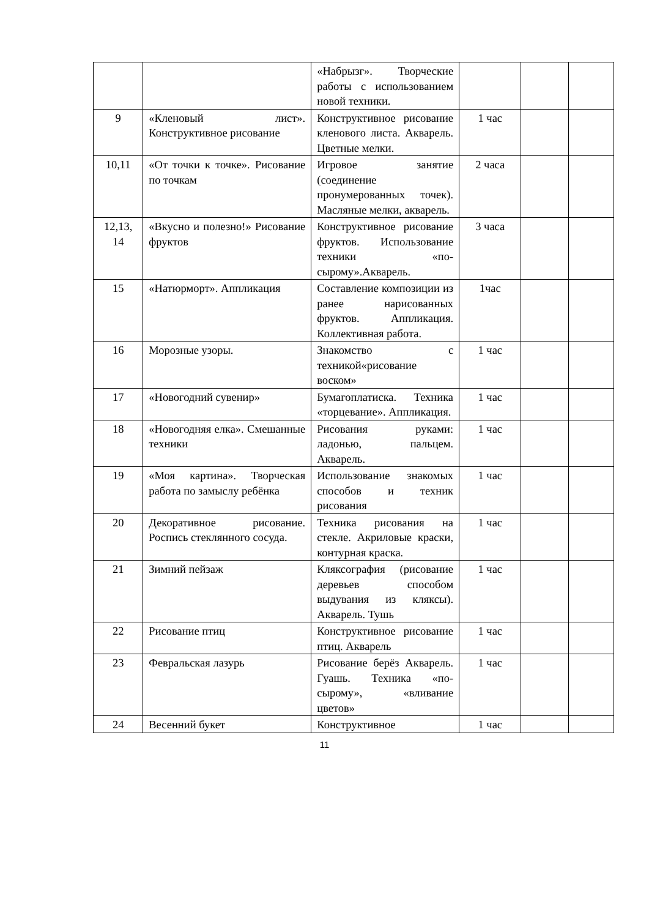| | | «Набрызг». Творческие работы с использованием новой техники. | | | |
| 9 | «Кленовый лист». Конструктивное рисование | Конструктивное рисование кленового листа. Акварель. Цветные мелки. | 1 час | | |
| 10,11 | «От точки к точке». Рисование по точкам | Игровое занятие (соединение пронумерованных точек). Масляные мелки, акварель. | 2 часа | | |
| 12,13, 14 | «Вкусно и полезно!» Рисование фруктов | Конструктивное рисование фруктов. Использование техники «по-сырому».Акварель. | 3 часа | | |
| 15 | «Натюрморт». Аппликация | Составление композиции из ранее нарисованных фруктов. Аппликация. Коллективная работа. | 1час | | |
| 16 | Морозные узоры. | Знакомство с техникой«рисование воском» | 1 час | | |
| 17 | «Новогодний сувенир» | Бумагоплатиска. Техника «торцевание». Аппликация. | 1 час | | |
| 18 | «Новогодняя елка». Смешанные техники | Рисования руками: ладонью, пальцем. Акварель. | 1 час | | |
| 19 | «Моя картина». Творческая работа по замыслу ребёнка | Использование знакомых способов и техник рисования | 1 час | | |
| 20 | Декоративное рисование. Роспись стеклянного сосуда. | Техника рисования на стекле. Акриловые краски, контурная краска. | 1 час | | |
| 21 | Зимний пейзаж | Кляксография (рисование деревьев способом выдувания из кляксы). Акварель. Тушь | 1 час | | |
| 22 | Рисование птиц | Конструктивное рисование птиц. Акварель | 1 час | | |
| 23 | Февральская лазурь | Рисование берёз Акварель. Гуашь. Техника «по-сырому», «вливание цветов» | 1 час | | |
| 24 | Весенний букет | Конструктивное | 1 час | | |
11